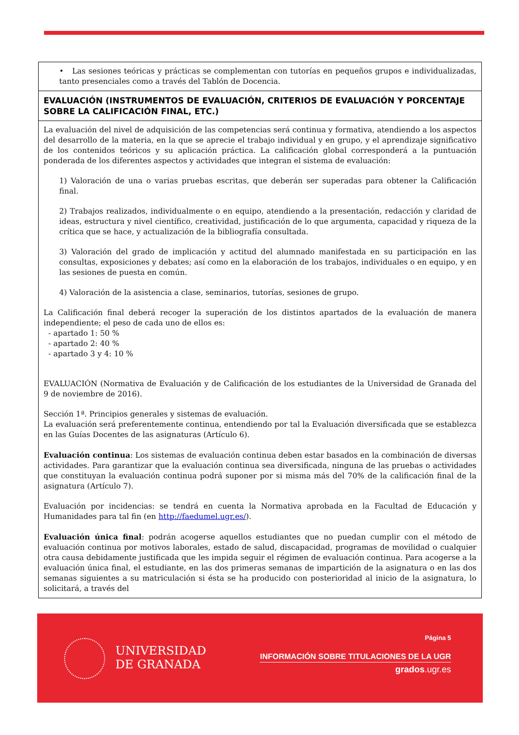| • Las sesiones teóricas y prácticas se complementan con tutorías en pequeños grupos e individualizadas, tanto presenciales como a través del Tablón de Docencia. |
| EVALUACIÓN (INSTRUMENTOS DE EVALUACIÓN, CRITERIOS DE EVALUACIÓN Y PORCENTAJE SOBRE LA CALIFICACIÓN FINAL, ETC.) |
| La evaluación del nivel de adquisición de las competencias será continua y formativa, atendiendo a los aspectos del desarrollo de la materia, en la que se aprecie el trabajo individual y en grupo, y el aprendizaje significativo de los contenidos teóricos y su aplicación práctica. La calificación global corresponderá a la puntuación ponderada de los diferentes aspectos y actividades que integran el sistema de evaluación: 1) Valoración de una o varias pruebas escritas, que deberán ser superadas para obtener la Calificación final. 2) Trabajos realizados, individualmente o en equipo, atendiendo a la presentación, redacción y claridad de ideas, estructura y nivel científico, creatividad, justificación de lo que argumenta, capacidad y riqueza de la crítica que se hace, y actualización de la bibliografía consultada. 3) Valoración del grado de implicación y actitud del alumnado manifestada en su participación en las consultas, exposiciones y debates; así como en la elaboración de los trabajos, individuales o en equipo, y en las sesiones de puesta en común. 4) Valoración de la asistencia a clase, seminarios, tutorías, sesiones de grupo. La Calificación final deberá recoger la superación de los distintos apartados de la evaluación de manera independiente; el peso de cada uno de ellos es: - apartado 1: 50 % - apartado 2: 40 % - apartado 3 y 4: 10 % EVALUACIÓN (Normativa de Evaluación y de Calificación de los estudiantes de la Universidad de Granada del 9 de noviembre de 2016). Sección 1ª. Principios generales y sistemas de evaluación. La evaluación será preferentemente continua, entendiendo por tal la Evaluación diversificada que se establezca en las Guías Docentes de las asignaturas (Artículo 6). Evaluación continua : Los sistemas de evaluación continua deben estar basados en la combinación de diversas actividades. Para garantizar que la evaluación continua sea diversificada, ninguna de las pruebas o actividades que constituyan la evaluación continua podrá suponer por si misma más del 70% de la calificación final de la asignatura (Artículo 7). Evaluación por incidencias: se tendrá en cuenta la Normativa aprobada en la Facultad de Educación y Humanidades para tal fin (en http://faedumel.ugr.es/ ). Evaluación única final : podrán acogerse aquellos estudiantes que no puedan cumplir con el método de evaluación continua por motivos laborales, estado de salud, discapacidad, programas de movilidad o cualquier otra causa debidamente justificada que les impida seguir el régimen de evaluación continua. Para acogerse a la evaluación única final, el estudiante, en las dos primeras semanas de impartición de la asignatura o en las dos semanas siguientes a su matriculación si ésta se ha producido con posterioridad al inicio de la asignatura, lo solicitará, a través del |
UNIVERSIDAD
DE GRANADA
Página 5
INFORMACIÓN SOBRE TITULACIONES DE LA UGR
grados.ugr.es